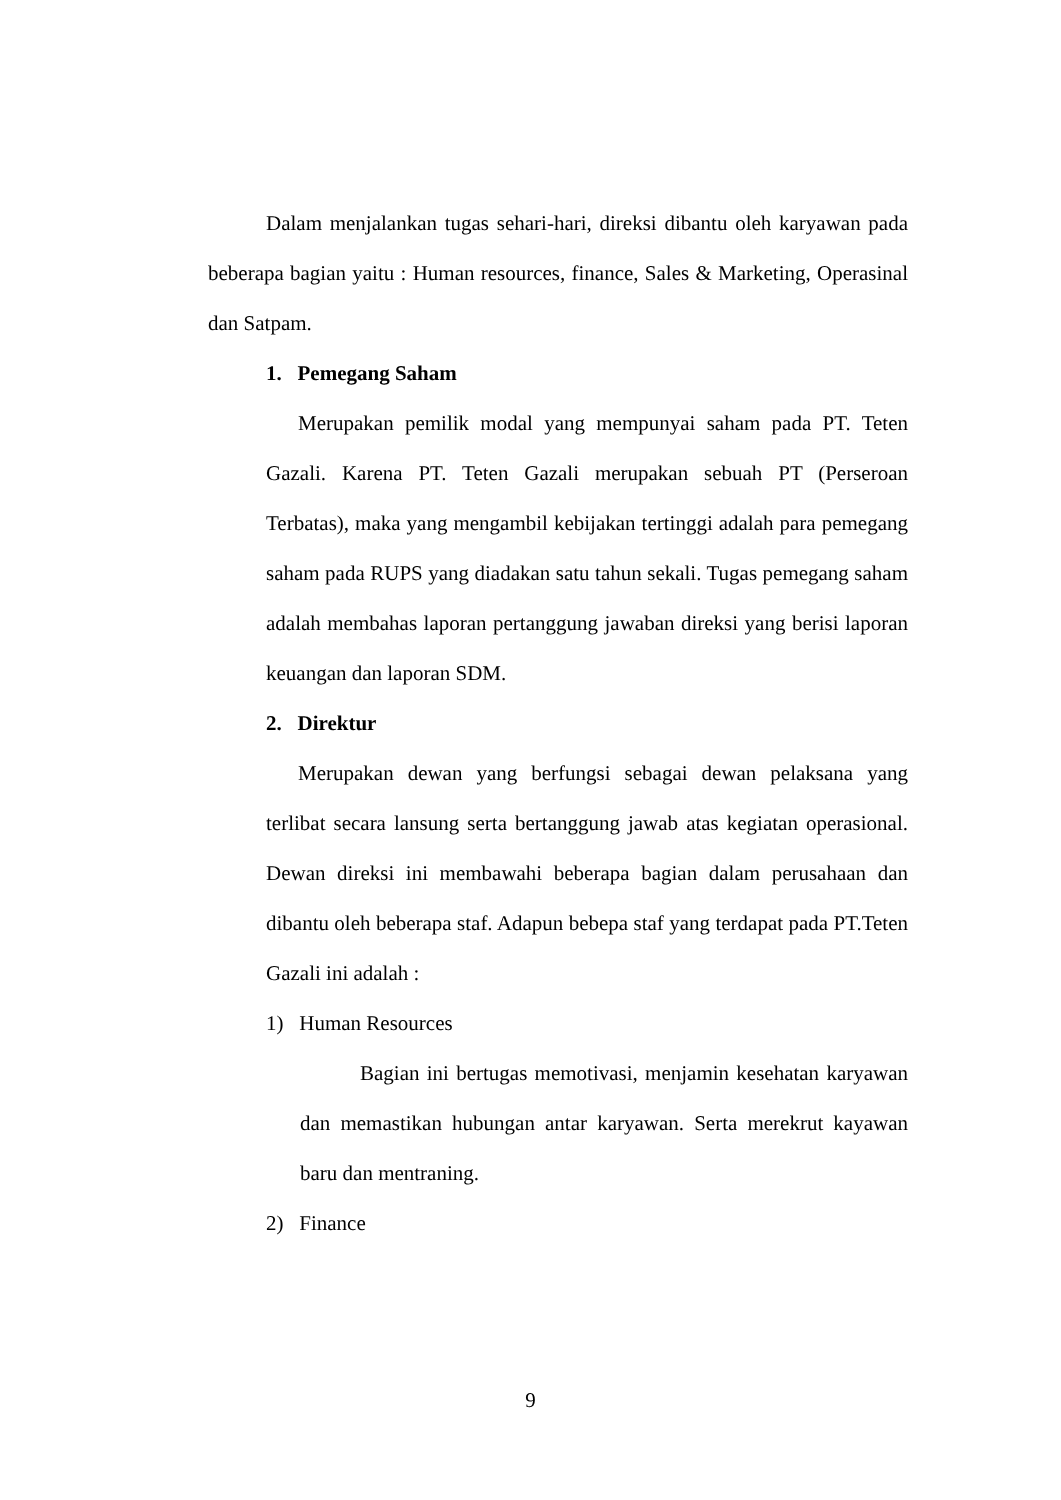Dalam menjalankan tugas sehari-hari, direksi dibantu oleh karyawan pada beberapa bagian yaitu : Human resources, finance, Sales & Marketing, Operasinal dan Satpam.
1. Pemegang Saham
Merupakan pemilik modal yang mempunyai saham pada PT. Teten Gazali. Karena PT. Teten Gazali merupakan sebuah PT (Perseroan Terbatas), maka yang mengambil kebijakan tertinggi adalah para pemegang saham pada RUPS yang diadakan satu tahun sekali. Tugas pemegang saham adalah membahas laporan pertanggung jawaban direksi yang berisi laporan keuangan dan laporan SDM.
2. Direktur
Merupakan dewan yang berfungsi sebagai dewan pelaksana yang terlibat secara lansung serta bertanggung jawab atas kegiatan operasional. Dewan direksi ini membawahi beberapa bagian dalam perusahaan dan dibantu oleh beberapa staf. Adapun bebepa staf yang terdapat pada PT.Teten Gazali ini adalah :
1) Human Resources
Bagian ini bertugas memotivasi, menjamin kesehatan karyawan dan memastikan hubungan antar karyawan. Serta merekrut kayawan baru dan mentraning.
2) Finance
9